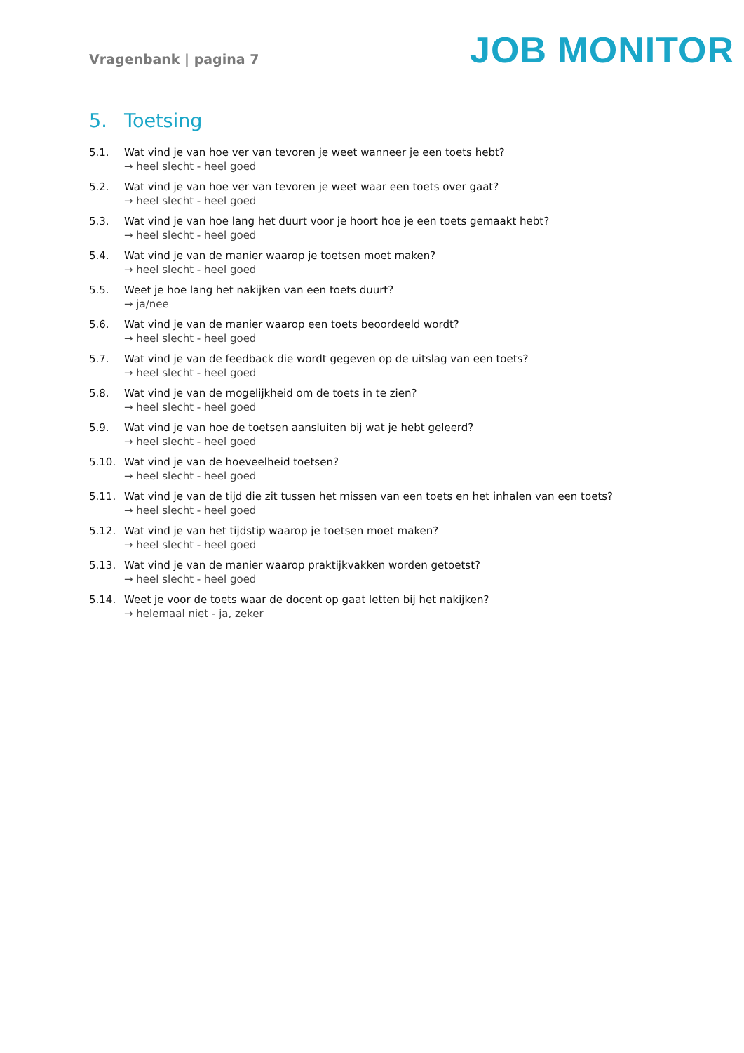Vragenbank | pagina 7
JOB MONITOR
5. Toetsing
5.1. Wat vind je van hoe ver van tevoren je weet wanneer je een toets hebt?
→ heel slecht - heel goed
5.2. Wat vind je van hoe ver van tevoren je weet waar een toets over gaat?
→ heel slecht - heel goed
5.3. Wat vind je van hoe lang het duurt voor je hoort hoe je een toets gemaakt hebt?
→ heel slecht - heel goed
5.4. Wat vind je van de manier waarop je toetsen moet maken?
→ heel slecht - heel goed
5.5. Weet je hoe lang het nakijken van een toets duurt?
→ ja/nee
5.6. Wat vind je van de manier waarop een toets beoordeeld wordt?
→ heel slecht - heel goed
5.7. Wat vind je van de feedback die wordt gegeven op de uitslag van een toets?
→ heel slecht - heel goed
5.8. Wat vind je van de mogelijkheid om de toets in te zien?
→ heel slecht - heel goed
5.9. Wat vind je van hoe de toetsen aansluiten bij wat je hebt geleerd?
→ heel slecht - heel goed
5.10. Wat vind je van de hoeveelheid toetsen?
→ heel slecht - heel goed
5.11. Wat vind je van de tijd die zit tussen het missen van een toets en het inhalen van een toets?
→ heel slecht - heel goed
5.12. Wat vind je van het tijdstip waarop je toetsen moet maken?
→ heel slecht - heel goed
5.13. Wat vind je van de manier waarop praktijkvakken worden getoetst?
→ heel slecht - heel goed
5.14. Weet je voor de toets waar de docent op gaat letten bij het nakijken?
→ helemaal niet - ja, zeker